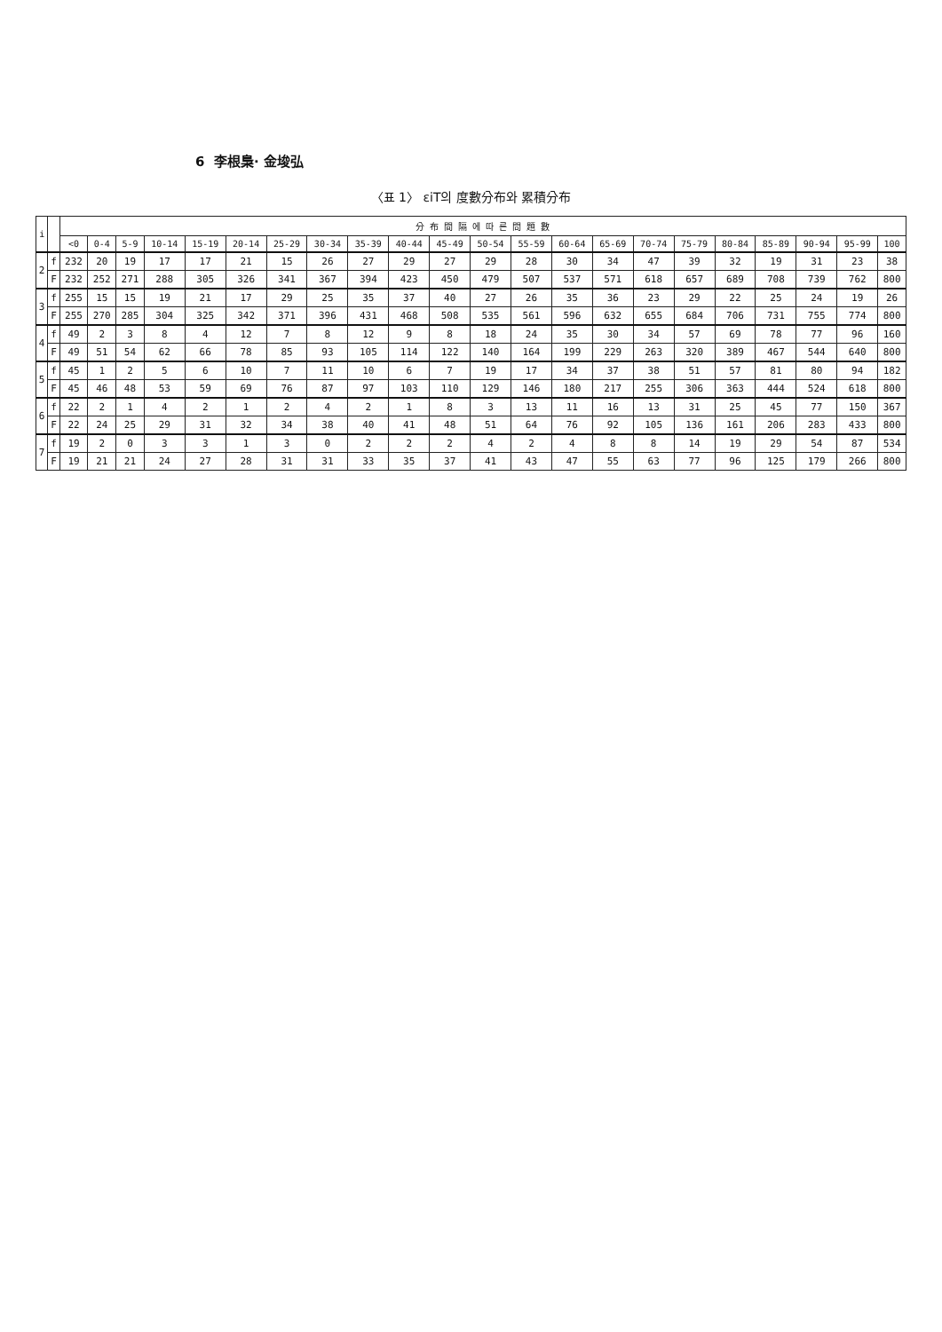6 李根梟· 金埈弘
〈표 1〉 εiT의 度數分布와 累積分布
| i | | 分 布 間 隔 에 따 른 問 題 數 | | | | | | | | | | | | | | | | | | | | | |
| --- | --- | --- | --- | --- | --- | --- | --- | --- | --- | --- | --- | --- | --- | --- | --- | --- | --- | --- | --- | --- | --- | --- | --- |
| | | <0 | 0-4 | 5-9 | 10-14 | 15-19 | 20-14 | 25-29 | 30-34 | 35-39 | 40-44 | 45-49 | 50-54 | 55-59 | 60-64 | 65-69 | 70-74 | 75-79 | 80-84 | 85-89 | 90-94 | 95-99 | 100 |
| 2 | f | 232 | 20 | 19 | 17 | 17 | 21 | 15 | 26 | 27 | 29 | 27 | 29 | 28 | 30 | 34 | 47 | 39 | 32 | 19 | 31 | 23 | 38 |
| | F | 232 | 252 | 271 | 288 | 305 | 326 | 341 | 367 | 394 | 423 | 450 | 479 | 507 | 537 | 571 | 618 | 657 | 689 | 708 | 739 | 762 | 800 |
| 3 | f | 255 | 15 | 15 | 19 | 21 | 17 | 29 | 25 | 35 | 37 | 40 | 27 | 26 | 35 | 36 | 23 | 29 | 22 | 25 | 24 | 19 | 26 |
| | F | 255 | 270 | 285 | 304 | 325 | 342 | 371 | 396 | 431 | 468 | 508 | 535 | 561 | 596 | 632 | 655 | 684 | 706 | 731 | 755 | 774 | 800 |
| 4 | f | 49 | 2 | 3 | 8 | 4 | 12 | 7 | 8 | 12 | 9 | 8 | 18 | 24 | 35 | 30 | 34 | 57 | 69 | 78 | 77 | 96 | 160 |
| | F | 49 | 51 | 54 | 62 | 66 | 78 | 85 | 93 | 105 | 114 | 122 | 140 | 164 | 199 | 229 | 263 | 320 | 389 | 467 | 544 | 640 | 800 |
| 5 | f | 45 | 1 | 2 | 5 | 6 | 10 | 7 | 11 | 10 | 6 | 7 | 19 | 17 | 34 | 37 | 38 | 51 | 57 | 81 | 80 | 94 | 182 |
| | F | 45 | 46 | 48 | 53 | 59 | 69 | 76 | 87 | 97 | 103 | 110 | 129 | 146 | 180 | 217 | 255 | 306 | 363 | 444 | 524 | 618 | 800 |
| 6 | f | 22 | 2 | 1 | 4 | 2 | 1 | 2 | 4 | 2 | 1 | 8 | 3 | 13 | 11 | 16 | 13 | 31 | 25 | 45 | 77 | 150 | 367 |
| | F | 22 | 24 | 25 | 29 | 31 | 32 | 34 | 38 | 40 | 41 | 48 | 51 | 64 | 76 | 92 | 105 | 136 | 161 | 206 | 283 | 433 | 800 |
| 7 | f | 19 | 2 | 0 | 3 | 3 | 1 | 3 | 0 | 2 | 2 | 2 | 4 | 2 | 4 | 8 | 8 | 14 | 19 | 29 | 54 | 87 | 534 |
| | F | 19 | 21 | 21 | 24 | 27 | 28 | 31 | 31 | 33 | 35 | 37 | 41 | 43 | 47 | 55 | 63 | 77 | 96 | 125 | 179 | 266 | 800 |